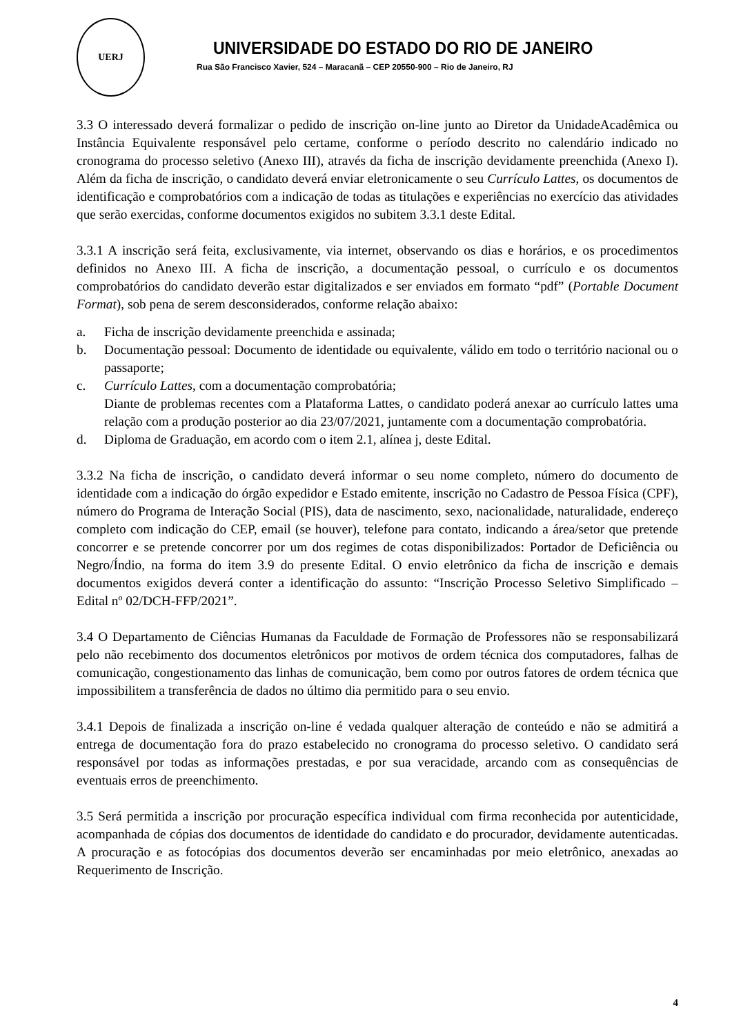UERJ
UNIVERSIDADE DO ESTADO DO RIO DE JANEIRO
Rua São Francisco Xavier, 524 – Maracanã – CEP 20550-900 – Rio de Janeiro, RJ
3.3 O interessado deverá formalizar o pedido de inscrição on-line junto ao Diretor da UnidadeAcadêmica ou Instância Equivalente responsável pelo certame, conforme o período descrito no calendário indicado no cronograma do processo seletivo (Anexo III), através da ficha de inscrição devidamente preenchida (Anexo I). Além da ficha de inscrição, o candidato deverá enviar eletronicamente o seu Currículo Lattes, os documentos de identificação e comprobatórios com a indicação de todas as titulações e experiências no exercício das atividades que serão exercidas, conforme documentos exigidos no subitem 3.3.1 deste Edital.
3.3.1 A inscrição será feita, exclusivamente, via internet, observando os dias e horários, e os procedimentos definidos no Anexo III. A ficha de inscrição, a documentação pessoal, o currículo e os documentos comprobatórios do candidato deverão estar digitalizados e ser enviados em formato “pdf” (Portable Document Format), sob pena de serem desconsiderados, conforme relação abaixo:
a. Ficha de inscrição devidamente preenchida e assinada;
b. Documentação pessoal: Documento de identidade ou equivalente, válido em todo o território nacional ou o passaporte;
c. Currículo Lattes, com a documentação comprobatória;
Diante de problemas recentes com a Plataforma Lattes, o candidato poderá anexar ao currículo lattes uma relação com a produção posterior ao dia 23/07/2021, juntamente com a documentação comprobatória.
d. Diploma de Graduação, em acordo com o item 2.1, alínea j, deste Edital.
3.3.2 Na ficha de inscrição, o candidato deverá informar o seu nome completo, número do documento de identidade com a indicação do órgão expedidor e Estado emitente, inscrição no Cadastro de Pessoa Física (CPF), número do Programa de Interação Social (PIS), data de nascimento, sexo, nacionalidade, naturalidade, endereço completo com indicação do CEP, email (se houver), telefone para contato, indicando a área/setor que pretende concorrer e se pretende concorrer por um dos regimes de cotas disponibilizados: Portador de Deficiência ou Negro/Índio, na forma do item 3.9 do presente Edital. O envio eletrônico da ficha de inscrição e demais documentos exigidos deverá conter a identificação do assunto: “Inscrição Processo Seletivo Simplificado – Edital nº 02/DCH-FFP/2021”.
3.4 O Departamento de Ciências Humanas da Faculdade de Formação de Professores não se responsabilizará pelo não recebimento dos documentos eletrônicos por motivos de ordem técnica dos computadores, falhas de comunicação, congestionamento das linhas de comunicação, bem como por outros fatores de ordem técnica que impossibilitem a transferência de dados no último dia permitido para o seu envio.
3.4.1 Depois de finalizada a inscrição on-line é vedada qualquer alteração de conteúdo e não se admitirá a entrega de documentação fora do prazo estabelecido no cronograma do processo seletivo. O candidato será responsável por todas as informações prestadas, e por sua veracidade, arcando com as consequências de eventuais erros de preenchimento.
3.5 Será permitida a inscrição por procuração específica individual com firma reconhecida por autenticidade, acompanhada de cópias dos documentos de identidade do candidato e do procurador, devidamente autenticadas. A procuração e as fotocópias dos documentos deverão ser encaminhadas por meio eletrônico, anexadas ao Requerimento de Inscrição.
4